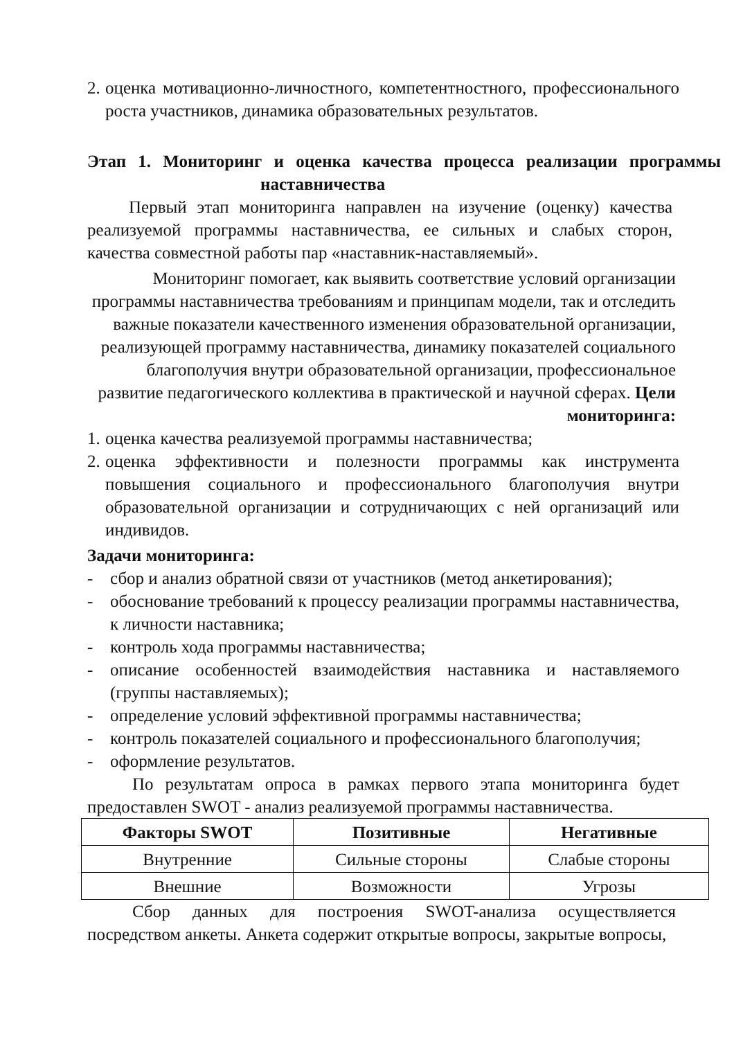2. оценка мотивационно-личностного, компетентностного, профессионального роста участников, динамика образовательных результатов.
Этап 1. Мониторинг и оценка качества процесса реализации программы
наставничества
Первый этап мониторинга направлен на изучение (оценку) качества реализуемой программы наставничества, ее сильных и слабых сторон, качества совместной работы пар «наставник-наставляемый».
Мониторинг помогает, как выявить соответствие условий организации программы наставничества требованиям и принципам модели, так и отследить важные показатели качественного изменения образовательной организации, реализующей программу наставничества, динамику показателей социального благополучия внутри образовательной организации, профессиональное развитие педагогического коллектива в практической и научной сферах. Цели мониторинга:
1. оценка качества реализуемой программы наставничества;
2. оценка эффективности и полезности программы как инструмента повышения социального и профессионального благополучия внутри образовательной организации и сотрудничающих с ней организаций или индивидов.
Задачи мониторинга:
- сбор и анализ обратной связи от участников (метод анкетирования);
- обоснование требований к процессу реализации программы наставничества, к личности наставника;
- контроль хода программы наставничества;
- описание особенностей взаимодействия наставника и наставляемого (группы наставляемых);
- определение условий эффективной программы наставничества;
- контроль показателей социального и профессионального благополучия;
- оформление результатов.
По результатам опроса в рамках первого этапа мониторинга будет предоставлен SWOT - анализ реализуемой программы наставничества.
| Факторы SWOT | Позитивные | Негативные |
| --- | --- | --- |
| Внутренние | Сильные стороны | Слабые стороны |
| Внешние | Возможности | Угрозы |
Сбор данных для построения SWOT-анализа осуществляется посредством анкеты. Анкета содержит открытые вопросы, закрытые вопросы,